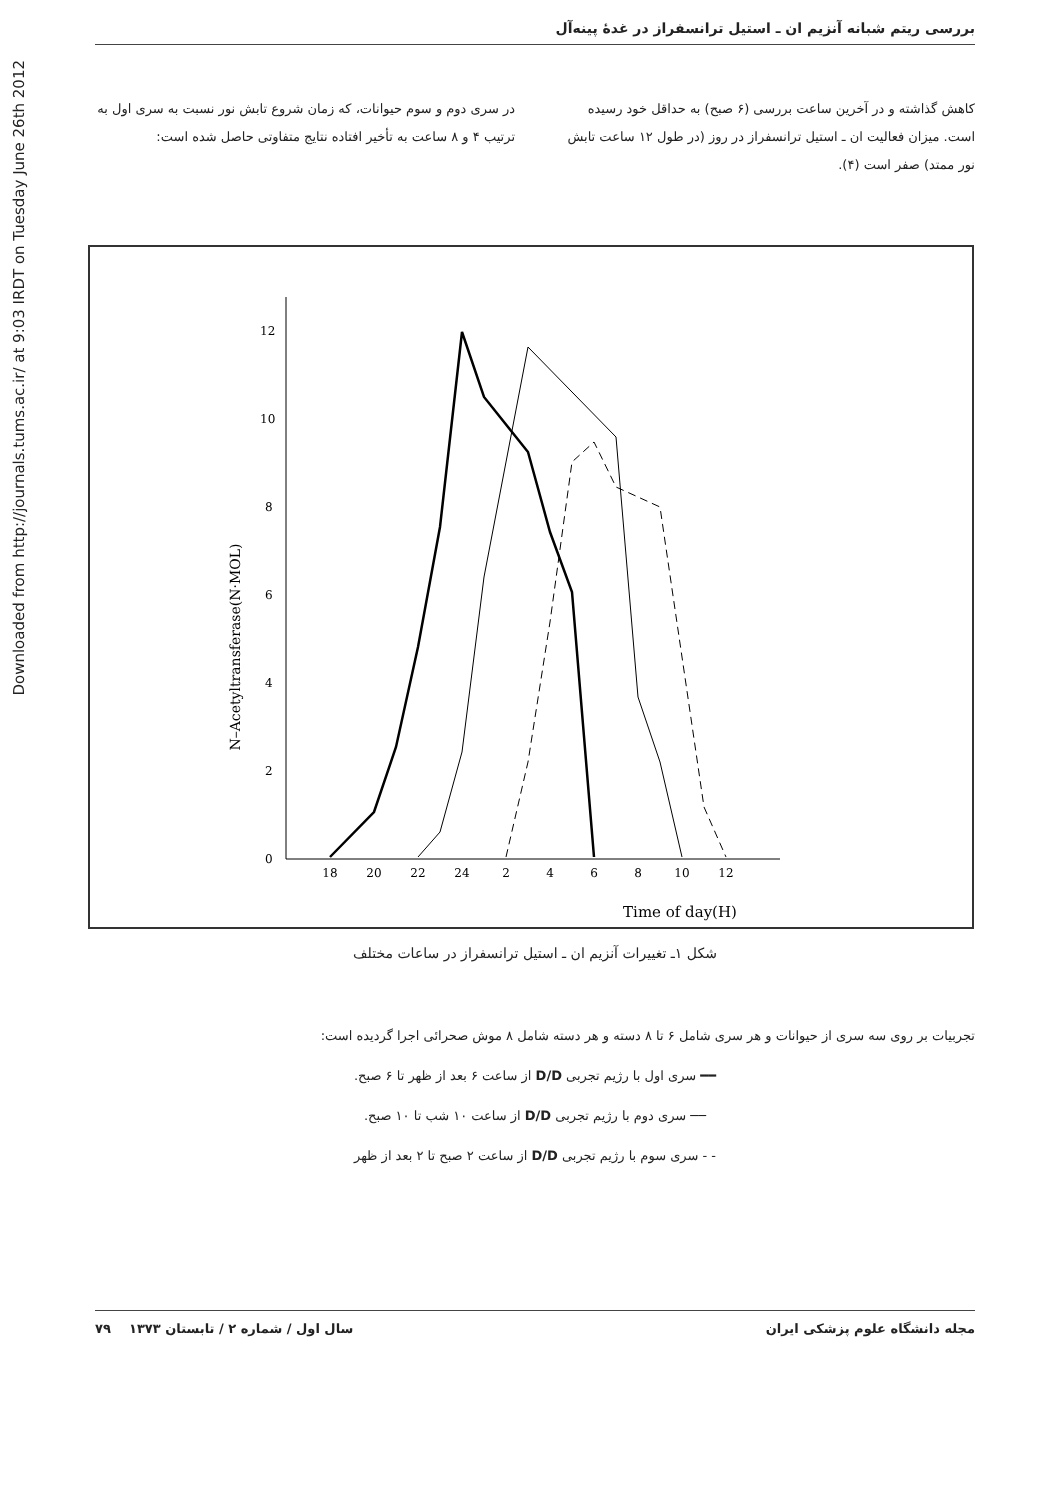Downloaded from http://journals.tums.ac.ir/ at 9:03 IRDT on Tuesday June 26th 2012
بررسی ریتم شبانه آنزیم ان ـ استیل ترانسفراز در غدهٔ پینه‌آل
کاهش گذاشته و در آخرین ساعت بررسی (۶ صبح) به حداقل خود رسیده است. میزان فعالیت ان ـ استیل ترانسفراز در روز (در طول ۱۲ ساعت تابش نور ممتد) صفر است (۴).
در سری دوم و سوم حیوانات، که زمان شروع تابش نور نسبت به سری اول به ترتیب ۴ و ۸ ساعت به تأخیر افتاده نتایج متفاوتی حاصل شده است:
N–Acetyltransferase(N·MOL)
0
2
4
6
8
10
12
18
20
22
24
2
4
6
8
10
12
Time of day(H)
شکل ۱ـ تغییرات آنزیم ان ـ استیل ترانسفراز در ساعات مختلف
تجربیات بر روی سه سری از حیوانات و هر سری شامل ۶ تا ۸ دسته و هر دسته شامل ۸ موش صحرائی اجرا گردیده است:
━━ سری اول با رژیم تجربی D/D از ساعت ۶ بعد از ظهر تا ۶ صبح.
── سری دوم با رژیم تجربی D/D از ساعت ۱۰ شب تا ۱۰ صبح.
- - سری سوم با رژیم تجربی D/D از ساعت ۲ صبح تا ۲ بعد از ظهر
مجله دانشگاه علوم پزشکی ایران سال اول / شماره ۲ / تابستان ۱۳۷۳ ۷۹